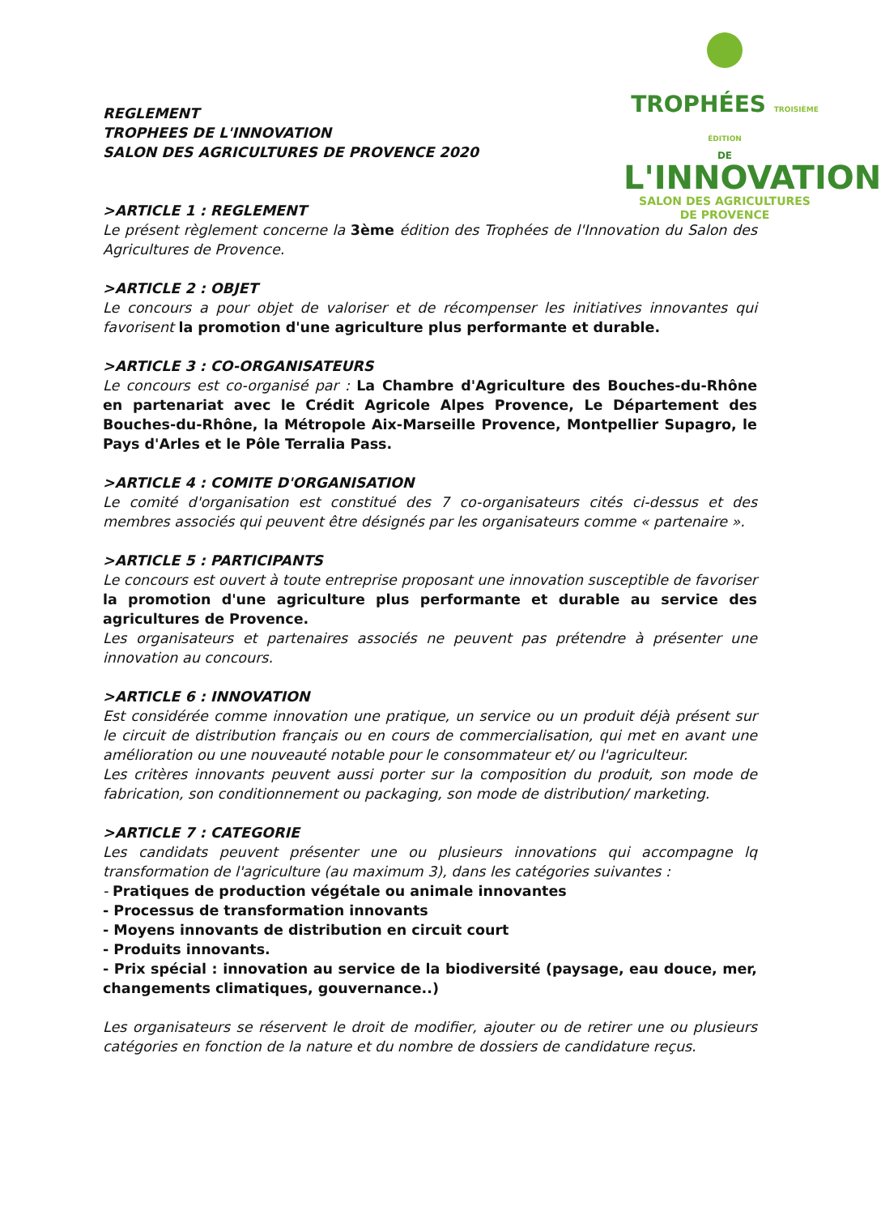TROPHÉES TROISIÈME ÉDITION
DE
L'INNOVATION
SALON DES AGRICULTURES
DE PROVENCE
REGLEMENT
TROPHEES DE L'INNOVATION
SALON DES AGRICULTURES DE PROVENCE 2020
>ARTICLE 1 : REGLEMENT
Le présent règlement concerne la 3ème édition des Trophées de l'Innovation du Salon des Agricultures de Provence.
>ARTICLE 2 : OBJET
Le concours a pour objet de valoriser et de récompenser les initiatives innovantes qui favorisent la promotion d'une agriculture plus performante et durable.
>ARTICLE 3 : CO-ORGANISATEURS
Le concours est co-organisé par : La Chambre d'Agriculture des Bouches-du-Rhône en partenariat avec le Crédit Agricole Alpes Provence, Le Département des Bouches-du-Rhône, la Métropole Aix-Marseille Provence, Montpellier Supagro, le Pays d'Arles et le Pôle Terralia Pass.
>ARTICLE 4 : COMITE D'ORGANISATION
Le comité d'organisation est constitué des 7 co-organisateurs cités ci-dessus et des membres associés qui peuvent être désignés par les organisateurs comme « partenaire ».
>ARTICLE 5 : PARTICIPANTS
Le concours est ouvert à toute entreprise proposant une innovation susceptible de favoriser la promotion d'une agriculture plus performante et durable au service des agricultures de Provence.
Les organisateurs et partenaires associés ne peuvent pas prétendre à présenter une innovation au concours.
>ARTICLE 6 : INNOVATION
Est considérée comme innovation une pratique, un service ou un produit déjà présent sur le circuit de distribution français ou en cours de commercialisation, qui met en avant une amélioration ou une nouveauté notable pour le consommateur et/ ou l'agriculteur.
Les critères innovants peuvent aussi porter sur la composition du produit, son mode de fabrication, son conditionnement ou packaging, son mode de distribution/ marketing.
>ARTICLE 7 : CATEGORIE
Les candidats peuvent présenter une ou plusieurs innovations qui accompagne lq transformation de l'agriculture (au maximum 3), dans les catégories suivantes :
- Pratiques de production végétale ou animale innovantes
- Processus de transformation innovants
- Moyens innovants de distribution en circuit court
- Produits innovants.
- Prix spécial : innovation au service de la biodiversité (paysage, eau douce, mer, changements climatiques, gouvernance..)
Les organisateurs se réservent le droit de modifier, ajouter ou de retirer une ou plusieurs catégories en fonction de la nature et du nombre de dossiers de candidature reçus.